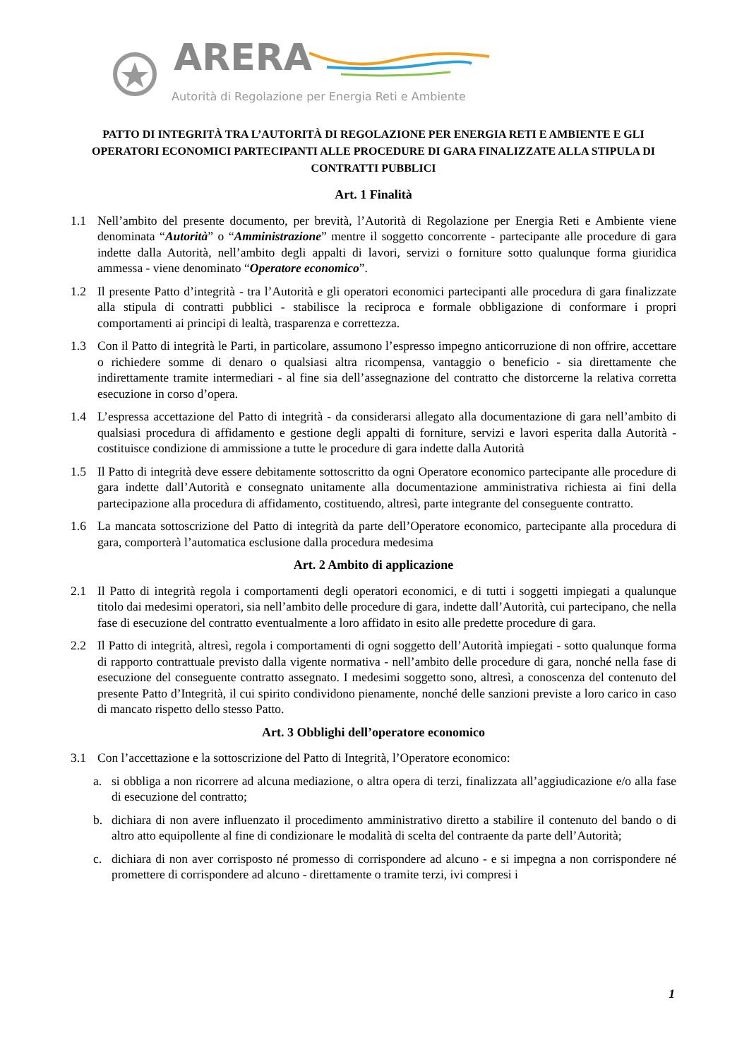ARERA
Autorità di Regolazione per Energia Reti e Ambiente
PATTO DI INTEGRITÀ TRA L’AUTORITÀ DI REGOLAZIONE PER ENERGIA RETI E AMBIENTE E GLI OPERATORI ECONOMICI PARTECIPANTI ALLE PROCEDURE DI GARA FINALIZZATE ALLA STIPULA DI CONTRATTI PUBBLICI
Art. 1 Finalità
1.1 Nell’ambito del presente documento, per brevità, l’Autorità di Regolazione per Energia Reti e Ambiente viene denominata “Autorità” o “Amministrazione” mentre il soggetto concorrente - partecipante alle procedure di gara indette dalla Autorità, nell’ambito degli appalti di lavori, servizi o forniture sotto qualunque forma giuridica ammessa - viene denominato “Operatore economico”.
1.2 Il presente Patto d’integrità - tra l’Autorità e gli operatori economici partecipanti alle procedura di gara finalizzate alla stipula di contratti pubblici - stabilisce la reciproca e formale obbligazione di conformare i propri comportamenti ai principi di lealtà, trasparenza e correttezza.
1.3 Con il Patto di integrità le Parti, in particolare, assumono l’espresso impegno anticorruzione di non offrire, accettare o richiedere somme di denaro o qualsiasi altra ricompensa, vantaggio o beneficio - sia direttamente che indirettamente tramite intermediari - al fine sia dell’assegnazione del contratto che distorcerne la relativa corretta esecuzione in corso d’opera.
1.4 L’espressa accettazione del Patto di integrità - da considerarsi allegato alla documentazione di gara nell’ambito di qualsiasi procedura di affidamento e gestione degli appalti di forniture, servizi e lavori esperita dalla Autorità - costituisce condizione di ammissione a tutte le procedure di gara indette dalla Autorità
1.5 Il Patto di integrità deve essere debitamente sottoscritto da ogni Operatore economico partecipante alle procedure di gara indette dall’Autorità e consegnato unitamente alla documentazione amministrativa richiesta ai fini della partecipazione alla procedura di affidamento, costituendo, altresì, parte integrante del conseguente contratto.
1.6 La mancata sottoscrizione del Patto di integrità da parte dell’Operatore economico, partecipante alla procedura di gara, comporterà l’automatica esclusione dalla procedura medesima
Art. 2 Ambito di applicazione
2.1 Il Patto di integrità regola i comportamenti degli operatori economici, e di tutti i soggetti impiegati a qualunque titolo dai medesimi operatori, sia nell’ambito delle procedure di gara, indette dall’Autorità, cui partecipano, che nella fase di esecuzione del contratto eventualmente a loro affidato in esito alle predette procedure di gara.
2.2 Il Patto di integrità, altresì, regola i comportamenti di ogni soggetto dell’Autorità impiegati - sotto qualunque forma di rapporto contrattuale previsto dalla vigente normativa - nell’ambito delle procedure di gara, nonché nella fase di esecuzione del conseguente contratto assegnato. I medesimi soggetto sono, altresì, a conoscenza del contenuto del presente Patto d’Integrità, il cui spirito condividono pienamente, nonché delle sanzioni previste a loro carico in caso di mancato rispetto dello stesso Patto.
Art. 3 Obblighi dell’operatore economico
3.1 Con l’accettazione e la sottoscrizione del Patto di Integrità, l’Operatore economico:
a. si obbliga a non ricorrere ad alcuna mediazione, o altra opera di terzi, finalizzata all’aggiudicazione e/o alla fase di esecuzione del contratto;
b. dichiara di non avere influenzato il procedimento amministrativo diretto a stabilire il contenuto del bando o di altro atto equipollente al fine di condizionare le modalità di scelta del contraente da parte dell’Autorità;
c. dichiara di non aver corrisposto né promesso di corrispondere ad alcuno - e si impegna a non corrispondere né promettere di corrispondere ad alcuno - direttamente o tramite terzi, ivi compresi i
1